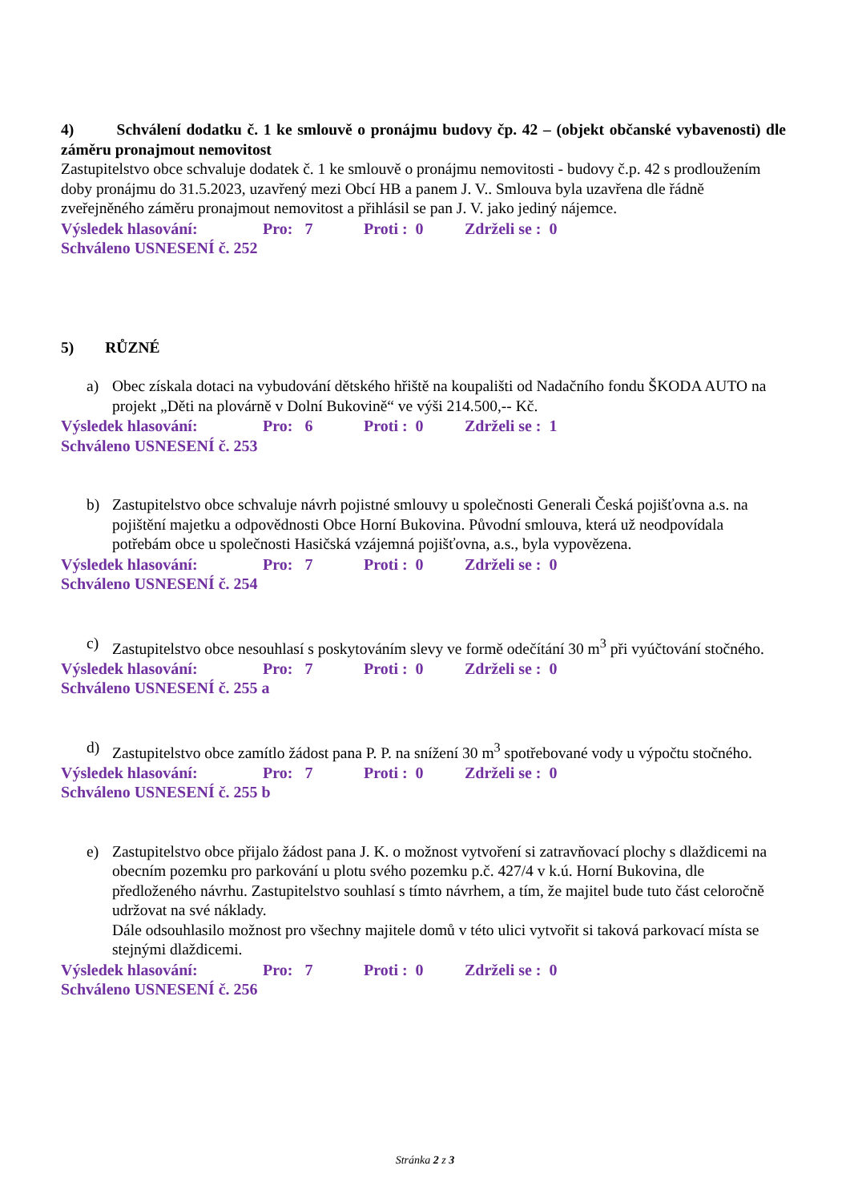4) Schválení dodatku č. 1 ke smlouvě o pronájmu budovy čp. 42 – (objekt občanské vybavenosti) dle záměru pronajmout nemovitost
Zastupitelstvo obce schvaluje dodatek č. 1 ke smlouvě o pronájmu nemovitosti - budovy č.p. 42 s prodloužením doby pronájmu do 31.5.2023, uzavřený mezi Obcí HB a panem J. V.. Smlouva byla uzavřena dle řádně zveřejněného záměru pronajmout nemovitost a přihlásil se pan J. V. jako jediný nájemce.
Výsledek hlasování: Pro: 7 Proti : 0 Zdrželi se : 0
Schváleno USNESENÍ č. 252
5) RŮZNÉ
a) Obec získala dotaci na vybudování dětského hřiště na koupališti od Nadačního fondu ŠKODA AUTO na projekt „Děti na plovárně v Dolní Bukovině“ ve výši 214.500,-- Kč.
Výsledek hlasování: Pro: 6 Proti : 0 Zdrželi se : 1
Schváleno USNESENÍ č. 253
b) Zastupitelstvo obce schvaluje návrh pojistné smlouvy u společnosti Generali Česká pojišťovna a.s. na pojištění majetku a odpovědnosti Obce Horní Bukovina. Původní smlouva, která už neodpovídala potřebám obce u společnosti Hasičská vzájemná pojišťovna, a.s., byla vypovězena.
Výsledek hlasování: Pro: 7 Proti : 0 Zdrželi se : 0
Schváleno USNESENÍ č. 254
c) Zastupitelstvo obce nesouhlasí s poskytováním slevy ve formě odečítání 30 m<sup>3</sup> při vyúčtování stočného.
Výsledek hlasování: Pro: 7 Proti : 0 Zdrželi se : 0
Schváleno USNESENÍ č. 255 a
d) Zastupitelstvo obce zamítlo žádost pana P. P. na snížení 30 m<sup>3</sup> spotřebované vody u výpočtu stočného.
Výsledek hlasování: Pro: 7 Proti : 0 Zdrželi se : 0
Schváleno USNESENÍ č. 255 b
e) Zastupitelstvo obce přijalo žádost pana J. K. o možnost vytvoření si zatravňovací plochy s dlaždicemi na obecním pozemku pro parkování u plotu svého pozemku p.č. 427/4 v k.ú. Horní Bukovina, dle předloženého návrhu. Zastupitelstvo souhlasí s tímto návrhem, a tím, že majitel bude tuto část celoročně udržovat na své náklady.
Dále odsouhlasilo možnost pro všechny majitele domů v této ulici vytvořit si taková parkovací místa se stejnými dlaždicemi.
Výsledek hlasování: Pro: 7 Proti : 0 Zdrželi se : 0
Schváleno USNESENÍ č. 256
Stránka 2 z 3